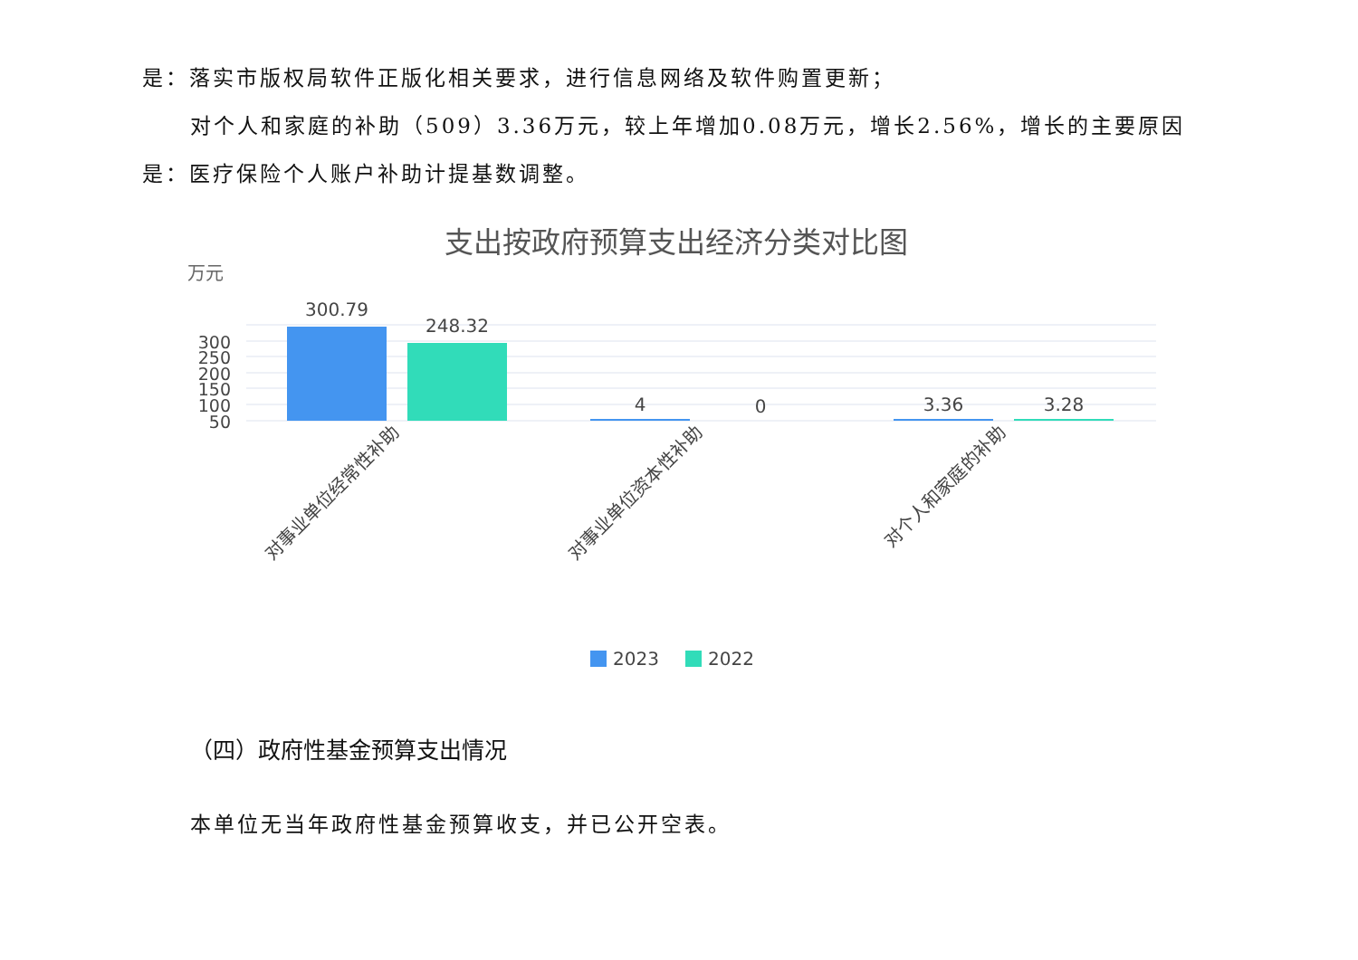是：落实市版权局软件正版化相关要求，进行信息网络及软件购置更新；
对个人和家庭的补助（509）3.36万元，较上年增加0.08万元，增长2.56%，增长的主要原因是：医疗保险个人账户补助计提基数调整。
支出按政府预算支出经济分类对比图
万元
300
250
200
150
100
50
300.79
248.32
4
0
3.36
3.28
对事业单位经常性补助
对事业单位资本性补助
对个人和家庭的补助
2023
2022
（四）政府性基金预算支出情况
本单位无当年政府性基金预算收支，并已公开空表。